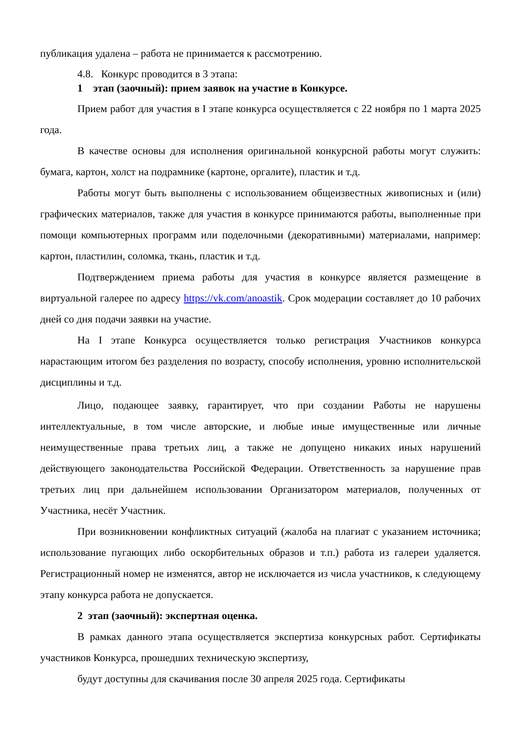публикация удалена – работа не принимается к рассмотрению.
4.8. Конкурс проводится в 3 этапа:
1 этап (заочный): прием заявок на участие в Конкурсе.
Прием работ для участия в I этапе конкурса осуществляется с 22 ноября по 1 марта 2025 года.
В качестве основы для исполнения оригинальной конкурсной работы могут служить: бумага, картон, холст на подрамнике (картоне, оргалите), пластик и т.д.
Работы могут быть выполнены с использованием общеизвестных живописных и (или) графических материалов, также для участия в конкурсе принимаются работы, выполненные при помощи компьютерных программ или поделочными (декоративными) материалами, например: картон, пластилин, соломка, ткань, пластик и т.д.
Подтверждением приема работы для участия в конкурсе является размещение в виртуальной галерее по адресу https://vk.com/anoastik. Срок модерации составляет до 10 рабочих дней со дня подачи заявки на участие.
На I этапе Конкурса осуществляется только регистрация Участников конкурса нарастающим итогом без разделения по возрасту, способу исполнения, уровню исполнительской дисциплины и т.д.
Лицо, подающее заявку, гарантирует, что при создании Работы не нарушены интеллектуальные, в том числе авторские, и любые иные имущественные или личные неимущественные права третьих лиц, а также не допущено никаких иных нарушений действующего законодательства Российской Федерации. Ответственность за нарушение прав третьих лиц при дальнейшем использовании Организатором материалов, полученных от Участника, несёт Участник.
При возникновении конфликтных ситуаций (жалоба на плагиат с указанием источника; использование пугающих либо оскорбительных образов и т.п.) работа из галереи удаляется. Регистрационный номер не изменятся, автор не исключается из числа участников, к следующему этапу конкурса работа не допускается.
2 этап (заочный): экспертная оценка.
В рамках данного этапа осуществляется экспертиза конкурсных работ. Сертификаты участников Конкурса, прошедших техническую экспертизу,
будут доступны для скачивания после 30 апреля 2025 года. Сертификаты